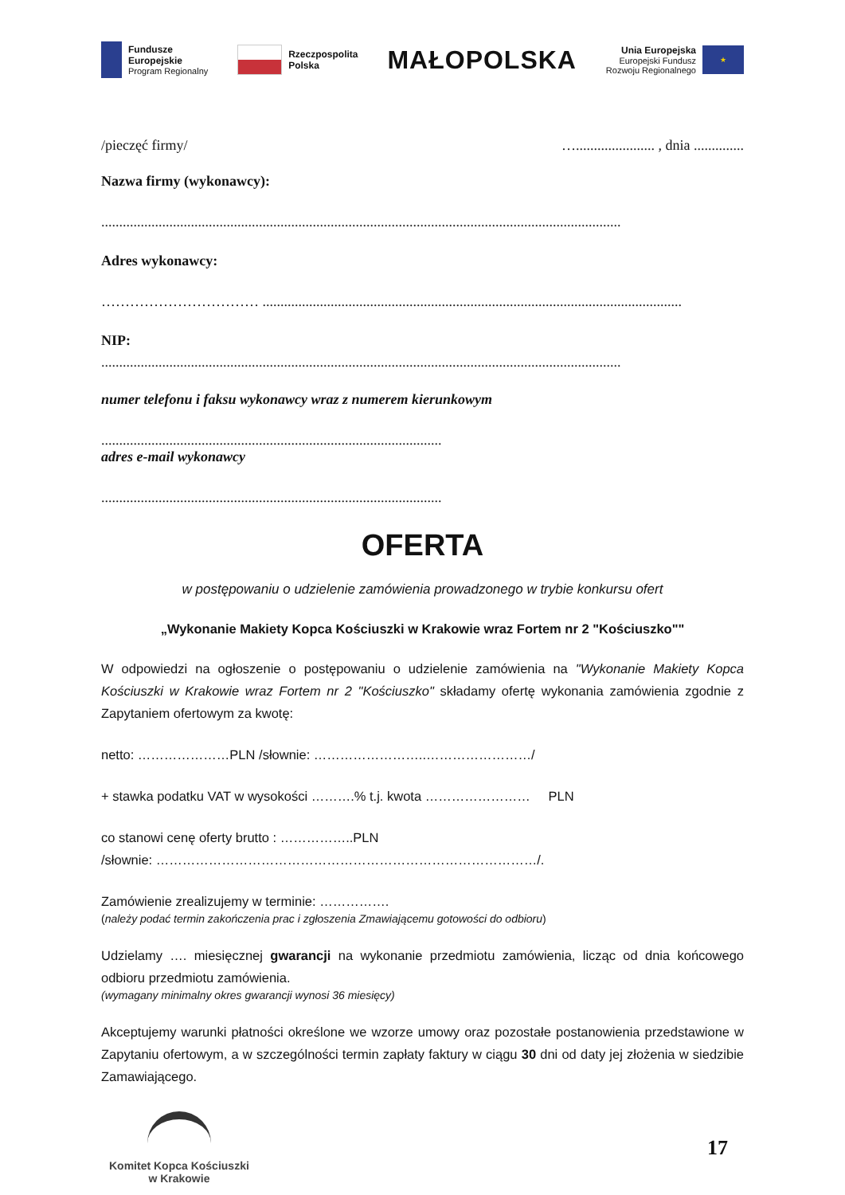Fundusze
Europejskie
Program Regionalny
Rzeczpospolita
Polska
MAŁOPOLSKA
Unia Europejska
Europejski Fundusz
Rozwoju Regionalnego
★
/pieczęć firmy/ …...................... , dnia ..............
Nazwa firmy (wykonawcy):
.................................................................................................................................................
Adres wykonawcy:
…………………………… .....................................................................................................................
NIP:
.................................................................................................................................................
numer telefonu i faksu wykonawcy wraz z numerem kierunkowym
...............................................................................................
adres e-mail wykonawcy
...............................................................................................
OFERTA
w postępowaniu o udzielenie zamówienia prowadzonego w trybie konkursu ofert
„Wykonanie Makiety Kopca Kościuszki w Krakowie wraz Fortem nr 2 "Kościuszko""
W odpowiedzi na ogłoszenie o postępowaniu o udzielenie zamówienia na "Wykonanie Makiety Kopca Kościuszki w Krakowie wraz Fortem nr 2 "Kościuszko" składamy ofertę wykonania zamówienia zgodnie z Zapytaniem ofertowym za kwotę:
netto: …………………PLN /słownie: ……………………..……………………/
+ stawka podatku VAT w wysokości ……….% t.j. kwota …………………… PLN
co stanowi cenę oferty brutto : ……………..PLN
/słownie: ……………………………………………………………………………/.
Zamówienie zrealizujemy w terminie: …………….
(należy podać termin zakończenia prac i zgłoszenia Zmawiającemu gotowości do odbioru)
Udzielamy …. miesięcznej gwarancji na wykonanie przedmiotu zamówienia, licząc od dnia końcowego odbioru przedmiotu zamówienia.
(wymagany minimalny okres gwarancji wynosi 36 miesięcy)
Akceptujemy warunki płatności określone we wzorze umowy oraz pozostałe postanowienia przedstawione w Zapytaniu ofertowym, a w szczególności termin zapłaty faktury w ciągu 30 dni od daty jej złożenia w siedzibie Zamawiającego.
Komitet Kopca Kościuszki
w Krakowie
17